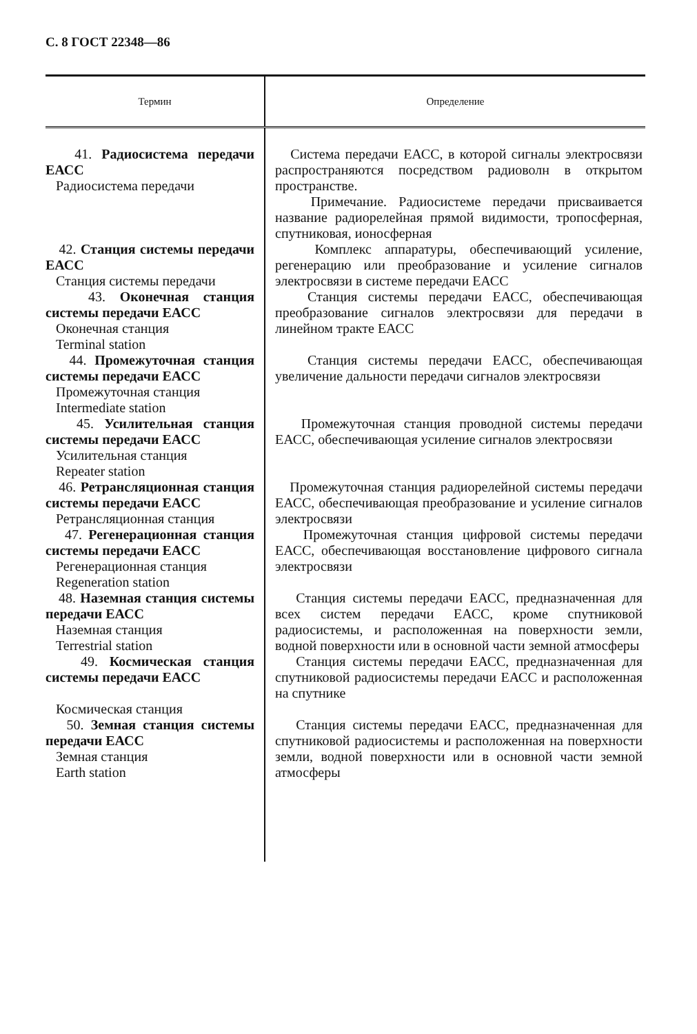С. 8 ГОСТ 22348—86
| Термин | Определение |
| --- | --- |
| 41. Радиосистема передачи ЕАСС Радиосистема передачи | Система передачи ЕАСС, в которой сигналы электросвязи распространяются посредством радиоволн в открытом пространстве. Примечание. Радиосистеме передачи присваивается название радиорелейная прямой видимости, тропосферная, спутниковая, ионосферная |
| 42. Станция системы передачи ЕАСС Станция системы передачи | Комплекс аппаратуры, обеспечивающий усиление, регенерацию или преобразование и усиление сигналов электросвязи в системе передачи ЕАСС |
| 43. Оконечная станция системы передачи ЕАСС Оконечная станция Terminal station | Станция системы передачи ЕАСС, обеспечивающая преобразование сигналов электросвязи для передачи в линейном тракте ЕАСС |
| 44. Промежуточная станция системы передачи ЕАСС Промежуточная станция Intermediate station | Станция системы передачи ЕАСС, обеспечивающая увеличение дальности передачи сигналов электросвязи |
| 45. Усилительная станция системы передачи ЕАСС Усилительная станция Repeater station | Промежуточная станция проводной системы передачи ЕАСС, обеспечивающая усиление сигналов электросвязи |
| 46. Ретрансляционная станция системы передачи ЕАСС Ретрансляционная станция | Промежуточная станция радиорелейной системы передачи ЕАСС, обеспечивающая преобразование и усиление сигналов электросвязи |
| 47. Регенерационная станция системы передачи ЕАСС Регенерационная станция Regeneration station | Промежуточная станция цифровой системы передачи ЕАСС, обеспечивающая восстановление цифрового сигнала электросвязи |
| 48. Наземная станция системы передачи ЕАСС Наземная станция Terrestrial station | Станция системы передачи ЕАСС, предназначенная для всех систем передачи ЕАСС, кроме спутниковой радиосистемы, и расположенная на поверхности земли, водной поверхности или в основной части земной атмосферы |
| 49. Космическая станция системы передачи ЕАСС Космическая станция | Станция системы передачи ЕАСС, предназначенная для спутниковой радиосистемы передачи ЕАСС и расположенная на спутнике |
| 50. Земная станция системы передачи ЕАСС Земная станция Earth station | Станция системы передачи ЕАСС, предназначенная для спутниковой радиосистемы и расположенная на поверхности земли, водной поверхности или в основной части земной атмосферы |